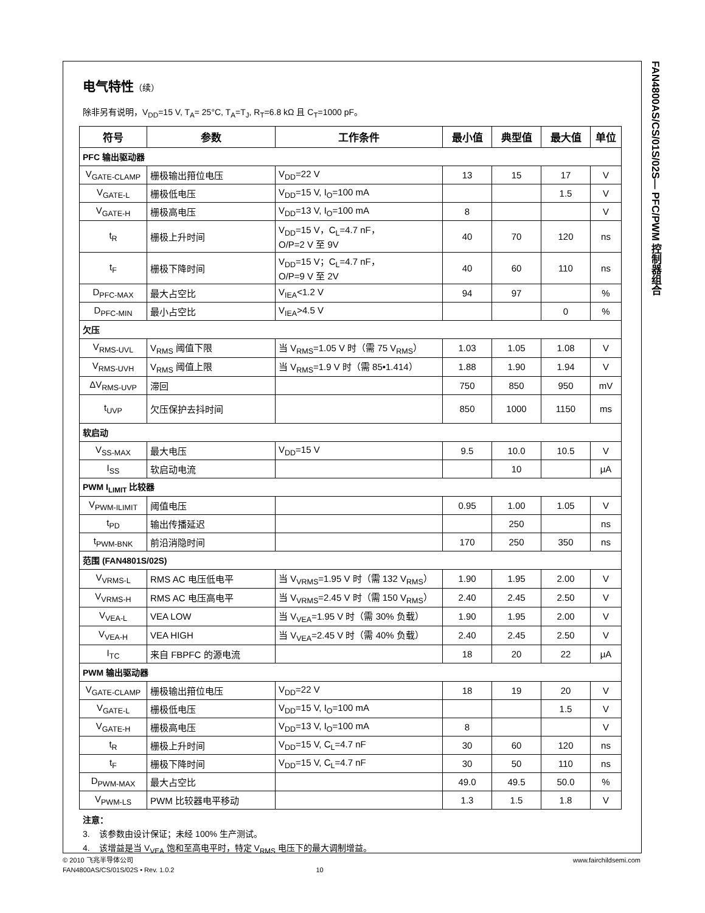FAN4800AS/CS/01S/02S— PFC/PWM 控制器组合
电气特性（续）
除非另有说明，V<sub>DD</sub>=15 V, T<sub>A</sub>= 25°C, T<sub>A</sub>=T<sub>J</sub>, R<sub>T</sub>=6.8 kΩ 且 C<sub>T</sub>=1000 pF。
| 符号 | 参数 | 工作条件 | 最小值 | 典型值 | 最大值 | 单位 |
| --- | --- | --- | --- | --- | --- | --- |
| PFC 输出驱动器 | | | | | | |
| V<sub>GATE-CLAMP</sub> | 栅极输出箝位电压 | V<sub>DD</sub>=22 V | 13 | 15 | 17 | V |
| V<sub>GATE-L</sub> | 栅极低电压 | V<sub>DD</sub>=15 V, I<sub>O</sub>=100 mA | | | 1.5 | V |
| V<sub>GATE-H</sub> | 栅极高电压 | V<sub>DD</sub>=13 V, I<sub>O</sub>=100 mA | 8 | | | V |
| t<sub>R</sub> | 栅极上升时间 | V<sub>DD</sub>=15 V，C<sub>L</sub>=4.7 nF， O/P=2 V 至 9V | 40 | 70 | 120 | ns |
| t<sub>F</sub> | 栅极下降时间 | V<sub>DD</sub>=15 V；C<sub>L</sub>=4.7 nF， O/P=9 V 至 2V | 40 | 60 | 110 | ns |
| D<sub>PFC-MAX</sub> | 最大占空比 | V<sub>IEA</sub><1.2 V | 94 | 97 | | % |
| D<sub>PFC-MIN</sub> | 最小占空比 | V<sub>IEA</sub>>4.5 V | | | 0 | % |
| 欠压 | | | | | | |
| V<sub>RMS-UVL</sub> | V<sub>RMS</sub> 阈值下限 | 当 V<sub>RMS</sub>=1.05 V 时（需 75 V<sub>RMS</sub>） | 1.03 | 1.05 | 1.08 | V |
| V<sub>RMS-UVH</sub> | V<sub>RMS</sub> 阈值上限 | 当 V<sub>RMS</sub>=1.9 V 时（需 85•1.414） | 1.88 | 1.90 | 1.94 | V |
| ΔV<sub>RMS-UVP</sub> | 滞回 | | 750 | 850 | 950 | mV |
| t<sub>UVP</sub> | 欠压保护去抖时间 | | 850 | 1000 | 1150 | ms |
| 软启动 | | | | | | |
| V<sub>SS-MAX</sub> | 最大电压 | V<sub>DD</sub>=15 V | 9.5 | 10.0 | 10.5 | V |
| I<sub>SS</sub> | 软启动电流 | | | 10 | | μA |
| PWM I<sub>LIMIT</sub> 比较器 | | | | | | |
| V<sub>PWM-ILIMIT</sub> | 阈值电压 | | 0.95 | 1.00 | 1.05 | V |
| t<sub>PD</sub> | 输出传播延迟 | | | 250 | | ns |
| t<sub>PWM-BNK</sub> | 前沿消隐时间 | | 170 | 250 | 350 | ns |
| 范围 (FAN4801S/02S) | | | | | | |
| V<sub>VRMS-L</sub> | RMS AC 电压低电平 | 当 V<sub>VRMS</sub>=1.95 V 时（需 132 V<sub>RMS</sub>） | 1.90 | 1.95 | 2.00 | V |
| V<sub>VRMS-H</sub> | RMS AC 电压高电平 | 当 V<sub>VRMS</sub>=2.45 V 时（需 150 V<sub>RMS</sub>） | 2.40 | 2.45 | 2.50 | V |
| V<sub>VEA-L</sub> | VEA LOW | 当 V<sub>VEA</sub>=1.95 V 时（需 30% 负载） | 1.90 | 1.95 | 2.00 | V |
| V<sub>VEA-H</sub> | VEA HIGH | 当 V<sub>VEA</sub>=2.45 V 时（需 40% 负载） | 2.40 | 2.45 | 2.50 | V |
| I<sub>TC</sub> | 来自 FBPFC 的源电流 | | 18 | 20 | 22 | μA |
| PWM 输出驱动器 | | | | | | |
| V<sub>GATE-CLAMP</sub> | 栅极输出箝位电压 | V<sub>DD</sub>=22 V | 18 | 19 | 20 | V |
| V<sub>GATE-L</sub> | 栅极低电压 | V<sub>DD</sub>=15 V, I<sub>O</sub>=100 mA | | | 1.5 | V |
| V<sub>GATE-H</sub> | 栅极高电压 | V<sub>DD</sub>=13 V, I<sub>O</sub>=100 mA | 8 | | | V |
| t<sub>R</sub> | 栅极上升时间 | V<sub>DD</sub>=15 V, C<sub>L</sub>=4.7 nF | 30 | 60 | 120 | ns |
| t<sub>F</sub> | 栅极下降时间 | V<sub>DD</sub>=15 V, C<sub>L</sub>=4.7 nF | 30 | 50 | 110 | ns |
| D<sub>PWM-MAX</sub> | 最大占空比 | | 49.0 | 49.5 | 50.0 | % |
| V<sub>PWM-LS</sub> | PWM 比较器电平移动 | | 1.3 | 1.5 | 1.8 | V |
注意：
3. 该参数由设计保证；未经 100% 生产测试。
4. 该增益是当 V<sub>VEA</sub> 饱和至高电平时，特定 V<sub>RMS</sub> 电压下的最大调制增益。
© 2010 飞兆半导体公司 www.fairchildsemi.com
FAN4800AS/CS/01S/02S • Rev. 1.0.2 10